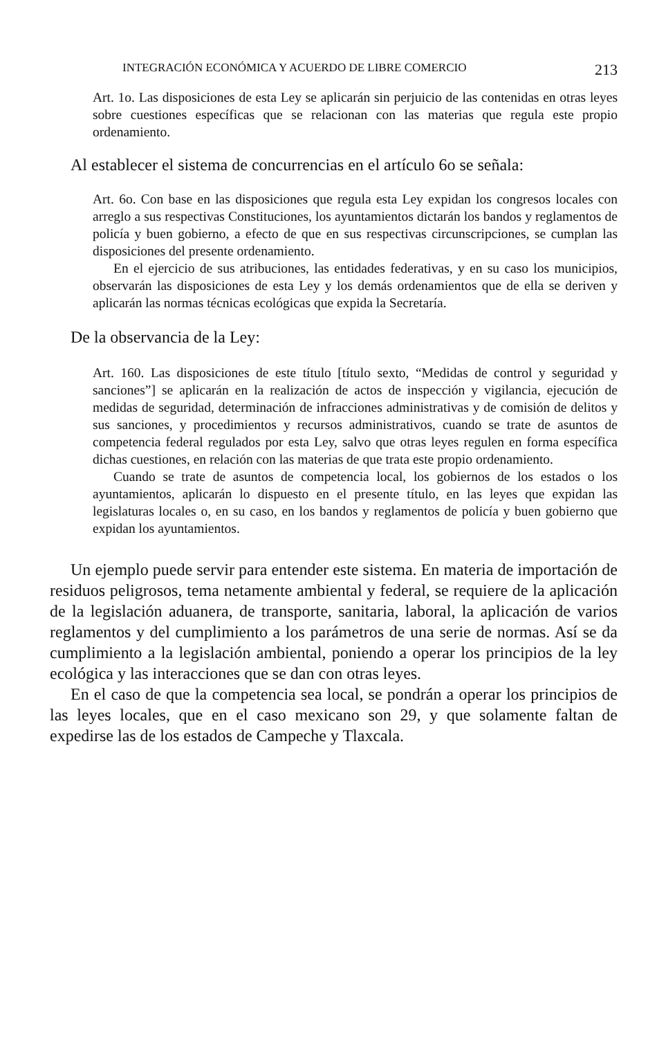INTEGRACIÓN ECONÓMICA Y ACUERDO DE LIBRE COMERCIO 213
Art. 1o. Las disposiciones de esta Ley se aplicarán sin perjuicio de las contenidas en otras leyes sobre cuestiones específicas que se relacionan con las materias que regula este propio ordenamiento.
Al establecer el sistema de concurrencias en el artículo 6o se señala:
Art. 6o. Con base en las disposiciones que regula esta Ley expidan los congresos locales con arreglo a sus respectivas Constituciones, los ayuntamientos dictarán los bandos y reglamentos de policía y buen gobierno, a efecto de que en sus respectivas circunscripciones, se cumplan las disposiciones del presente ordenamiento.
En el ejercicio de sus atribuciones, las entidades federativas, y en su caso los municipios, observarán las disposiciones de esta Ley y los demás ordenamientos que de ella se deriven y aplicarán las normas técnicas ecológicas que expida la Secretaría.
De la observancia de la Ley:
Art. 160. Las disposiciones de este título [título sexto, “Medidas de control y seguridad y sanciones”] se aplicarán en la realización de actos de inspección y vigilancia, ejecución de medidas de seguridad, determinación de infracciones administrativas y de comisión de delitos y sus sanciones, y procedimientos y recursos administrativos, cuando se trate de asuntos de competencia federal regulados por esta Ley, salvo que otras leyes regulen en forma específica dichas cuestiones, en relación con las materias de que trata este propio ordenamiento.
Cuando se trate de asuntos de competencia local, los gobiernos de los estados o los ayuntamientos, aplicarán lo dispuesto en el presente título, en las leyes que expidan las legislaturas locales o, en su caso, en los bandos y reglamentos de policía y buen gobierno que expidan los ayuntamientos.
Un ejemplo puede servir para entender este sistema. En materia de importación de residuos peligrosos, tema netamente ambiental y federal, se requiere de la aplicación de la legislación aduanera, de transporte, sanitaria, laboral, la aplicación de varios reglamentos y del cumplimiento a los parámetros de una serie de normas. Así se da cumplimiento a la legislación ambiental, poniendo a operar los principios de la ley ecológica y las interacciones que se dan con otras leyes.
En el caso de que la competencia sea local, se pondrán a operar los principios de las leyes locales, que en el caso mexicano son 29, y que solamente faltan de expedirse las de los estados de Campeche y Tlaxcala.